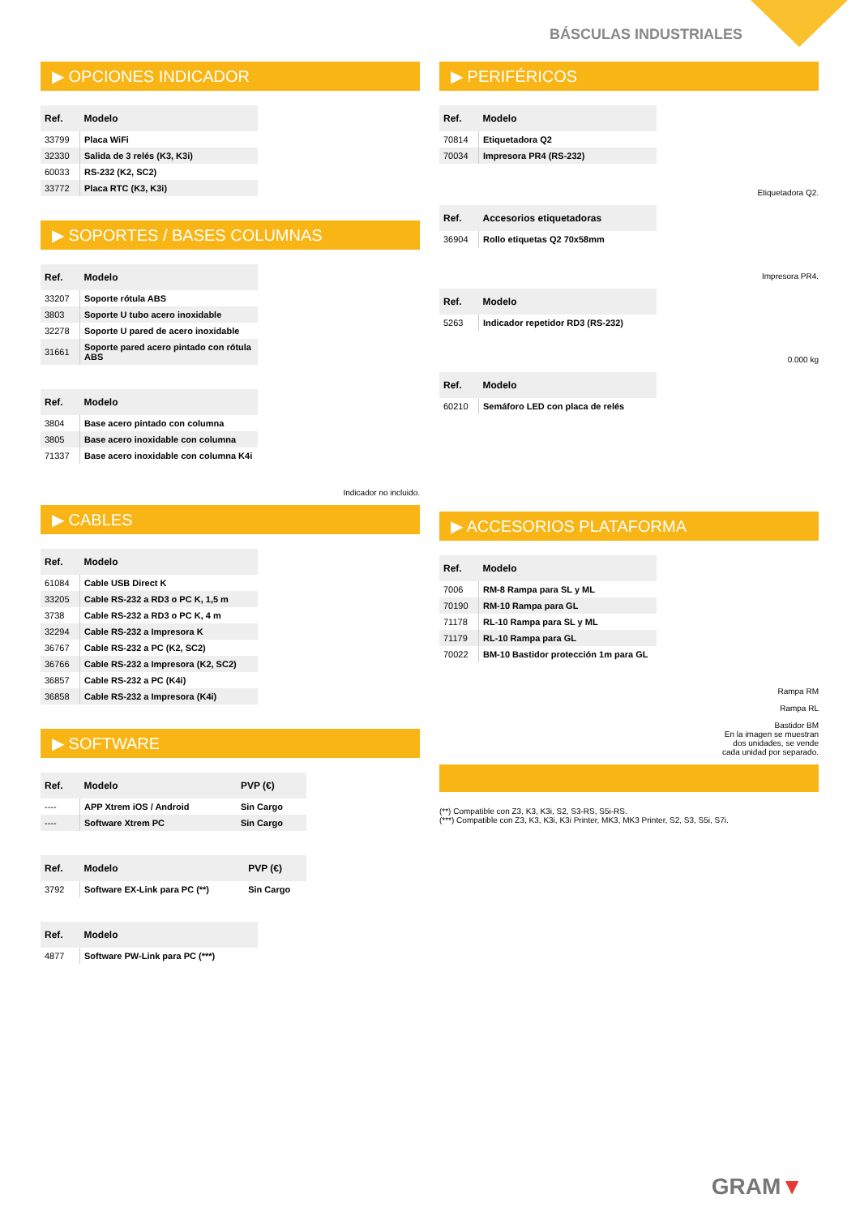BÁSCULAS INDUSTRIALES
▶ OPCIONES INDICADOR
| Ref. | Modelo |
| --- | --- |
| 33799 | Placa WiFi |
| 32330 | Salida de 3 relés (K3, K3i) |
| 60033 | RS-232 (K2, SC2) |
| 33772 | Placa RTC (K3, K3i) |
▶ SOPORTES / BASES COLUMNAS
| Ref. | Modelo |
| --- | --- |
| 33207 | Soporte rótula ABS |
| 3803 | Soporte U tubo acero inoxidable |
| 32278 | Soporte U pared de acero inoxidable |
| 31661 | Soporte pared acero pintado con rótula ABS |
| Ref. | Modelo |
| --- | --- |
| 3804 | Base acero pintado con columna |
| 3805 | Base acero inoxidable con columna |
| 71337 | Base acero inoxidable con columna K4i |
Indicador no incluido.
▶ CABLES
| Ref. | Modelo |
| --- | --- |
| 61084 | Cable USB Direct K |
| 33205 | Cable RS-232 a RD3 o PC K, 1,5 m |
| 3738 | Cable RS-232 a RD3 o PC K, 4 m |
| 32294 | Cable RS-232 a Impresora K |
| 36767 | Cable RS-232 a PC (K2, SC2) |
| 36766 | Cable RS-232 a Impresora (K2, SC2) |
| 36857 | Cable RS-232 a PC (K4i) |
| 36858 | Cable RS-232 a Impresora (K4i) |
▶ SOFTWARE
| Ref. | Modelo | PVP (€) |
| --- | --- | --- |
| ---- | APP Xtrem iOS / Android | Sin Cargo |
| ---- | Software Xtrem PC | Sin Cargo |
| Ref. | Modelo | PVP (€) |
| --- | --- | --- |
| 3792 | Software EX-Link para PC (**) | Sin Cargo |
| Ref. | Modelo |
| --- | --- |
| 4877 | Software PW-Link para PC (***) |
▶ PERIFÉRICOS
| Ref. | Modelo |
| --- | --- |
| 70814 | Etiquetadora Q2 |
| 70034 | Impresora PR4 (RS-232) |
Etiquetadora Q2.
| Ref. | Accesorios etiquetadoras |
| --- | --- |
| 36904 | Rollo etiquetas Q2 70x58mm |
Impresora PR4.
| Ref. | Modelo |
| --- | --- |
| 5263 | Indicador repetidor RD3 (RS-232) |
0.000 kg
| Ref. | Modelo |
| --- | --- |
| 60210 | Semáforo LED con placa de relés |
▶ ACCESORIOS PLATAFORMA
| Ref. | Modelo |
| --- | --- |
| 7006 | RM-8 Rampa para SL y ML |
| 70190 | RM-10 Rampa para GL |
| 71178 | RL-10 Rampa para SL y ML |
| 71179 | RL-10 Rampa para GL |
| 70022 | BM-10 Bastidor protección 1m para GL |
Rampa RM
Rampa RL
Bastidor BM
En la imagen se muestran
dos unidades, se vende
cada unidad por separado.
(**) Compatible con Z3, K3, K3i, S2, S3-RS, S5i-RS.
(***) Compatible con Z3, K3, K3i, K3i Printer, MK3, MK3 Printer, S2, S3, S5i, S7i.
GRAM▼